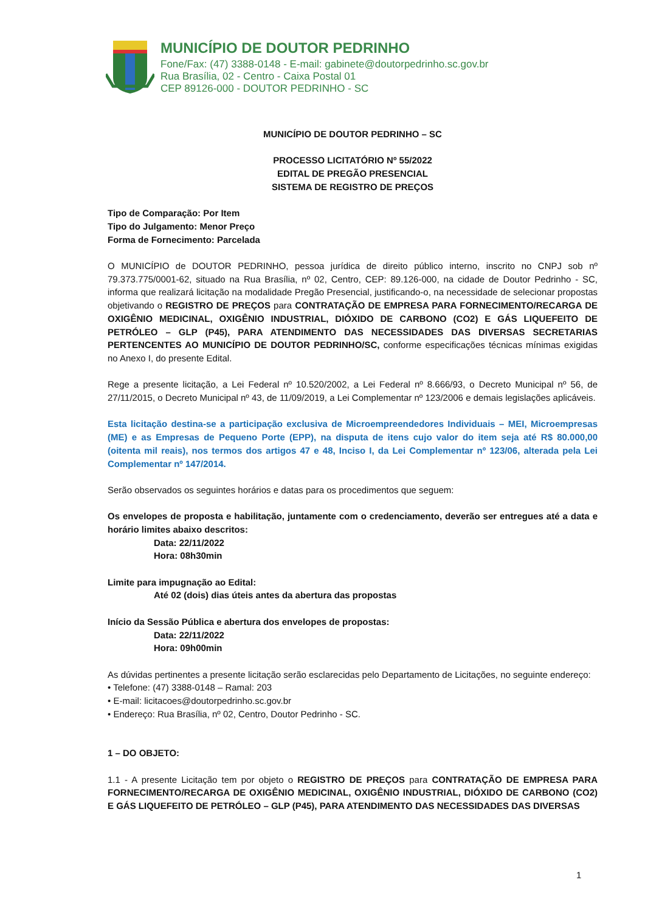MUNICÍPIO DE DOUTOR PEDRINHO
Fone/Fax: (47) 3388-0148 - E-mail: gabinete@doutorpedrinho.sc.gov.br
Rua Brasília, 02 - Centro - Caixa Postal 01
CEP 89126-000 - DOUTOR PEDRINHO - SC
MUNICÍPIO DE DOUTOR PEDRINHO – SC
PROCESSO LICITATÓRIO Nº 55/2022
EDITAL DE PREGÃO PRESENCIAL
SISTEMA DE REGISTRO DE PREÇOS
Tipo de Comparação: Por Item
Tipo do Julgamento: Menor Preço
Forma de Fornecimento: Parcelada
O MUNICÍPIO de DOUTOR PEDRINHO, pessoa jurídica de direito público interno, inscrito no CNPJ sob nº 79.373.775/0001-62, situado na Rua Brasília, nº 02, Centro, CEP: 89.126-000, na cidade de Doutor Pedrinho - SC, informa que realizará licitação na modalidade Pregão Presencial, justificando-o, na necessidade de selecionar propostas objetivando o REGISTRO DE PREÇOS para CONTRATAÇÃO DE EMPRESA PARA FORNECIMENTO/RECARGA DE OXIGÊNIO MEDICINAL, OXIGÊNIO INDUSTRIAL, DIÓXIDO DE CARBONO (CO2) E GÁS LIQUEFEITO DE PETRÓLEO – GLP (P45), PARA ATENDIMENTO DAS NECESSIDADES DAS DIVERSAS SECRETARIAS PERTENCENTES AO MUNICÍPIO DE DOUTOR PEDRINHO/SC, conforme especificações técnicas mínimas exigidas no Anexo I, do presente Edital.
Rege a presente licitação, a Lei Federal nº 10.520/2002, a Lei Federal nº 8.666/93, o Decreto Municipal nº 56, de 27/11/2015, o Decreto Municipal nº 43, de 11/09/2019, a Lei Complementar nº 123/2006 e demais legislações aplicáveis.
Esta licitação destina-se a participação exclusiva de Microempreendedores Individuais – MEI, Microempresas (ME) e as Empresas de Pequeno Porte (EPP), na disputa de itens cujo valor do item seja até R$ 80.000,00 (oitenta mil reais), nos termos dos artigos 47 e 48, Inciso I, da Lei Complementar nº 123/06, alterada pela Lei Complementar nº 147/2014.
Serão observados os seguintes horários e datas para os procedimentos que seguem:
Os envelopes de proposta e habilitação, juntamente com o credenciamento, deverão ser entregues até a data e horário limites abaixo descritos:
Data: 22/11/2022
Hora: 08h30min
Limite para impugnação ao Edital:
Até 02 (dois) dias úteis antes da abertura das propostas
Início da Sessão Pública e abertura dos envelopes de propostas:
Data: 22/11/2022
Hora: 09h00min
As dúvidas pertinentes a presente licitação serão esclarecidas pelo Departamento de Licitações, no seguinte endereço:
• Telefone: (47) 3388-0148 – Ramal: 203
• E-mail: licitacoes@doutorpedrinho.sc.gov.br
• Endereço: Rua Brasília, nº 02, Centro, Doutor Pedrinho - SC.
1 – DO OBJETO:
1.1 - A presente Licitação tem por objeto o REGISTRO DE PREÇOS para CONTRATAÇÃO DE EMPRESA PARA FORNECIMENTO/RECARGA DE OXIGÊNIO MEDICINAL, OXIGÊNIO INDUSTRIAL, DIÓXIDO DE CARBONO (CO2) E GÁS LIQUEFEITO DE PETRÓLEO – GLP (P45), PARA ATENDIMENTO DAS NECESSIDADES DAS DIVERSAS
1